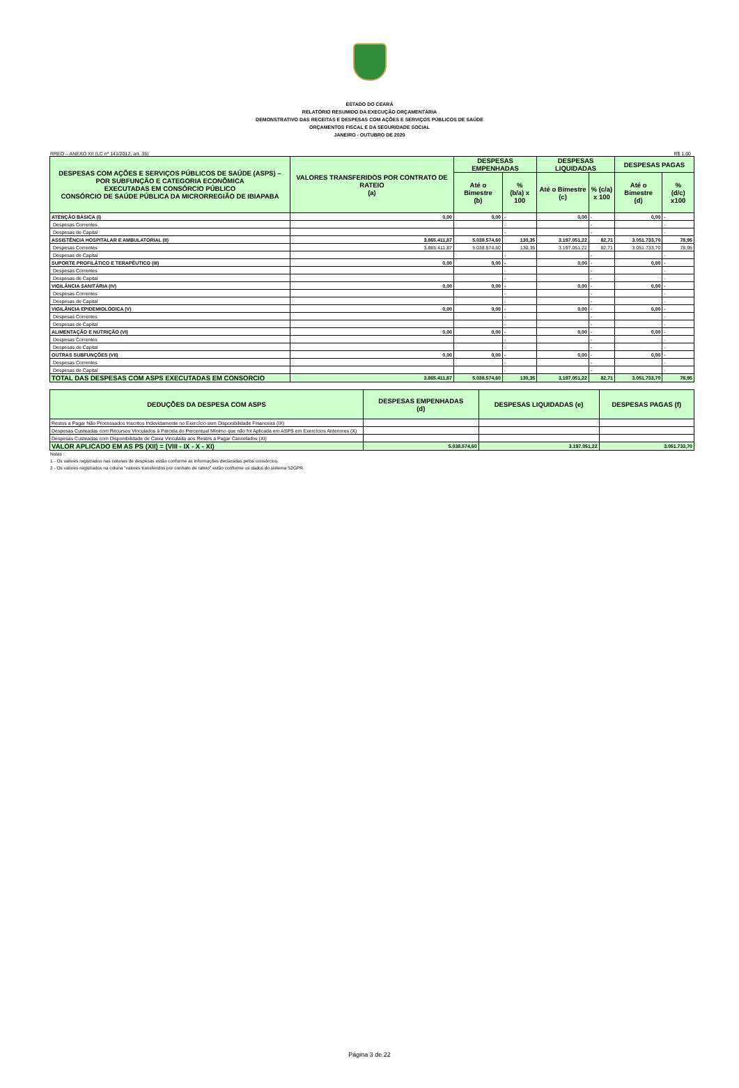ESTADO DO CEARÁ
RELATÓRIO RESUMIDO DA EXECUÇÃO ORÇAMENTÁRIA
DEMONSTRATIVO DAS RECEITAS E DESPESAS COM AÇÕES E SERVIÇOS PÚBLICOS DE SAÚDE
ORÇAMENTOS FISCAL E DA SEGURIDADE SOCIAL
JANEIRO - OUTUBRO DE 2020
RREO – ANEXO XII (LC nº 141/2012, art. 35) R$ 1,00
| DESPESAS COM AÇÕES E SERVIÇOS PÚBLICOS DE SAÚDE (ASPS) – POR SUBFUNÇÃO E CATEGORIA ECONÔMICA EXECUTADAS EM CONSÓRCIO PÚBLICO CONSÓRCIO DE SAÚDE PÚBLICA DA MICRORREGIÃO DE IBIAPABA | VALORES TRANSFERIDOS POR CONTRATO DE RATEIO (a) | DESPESAS EMPENHADAS | | DESPESAS LIQUIDADAS | | DESPESAS PAGAS | |
| --- | --- | --- | --- | --- | --- | --- | --- |
| | | Até o Bimestre (b) | % (b/a) x 100 | Até o Bimestre (c) | % (c/a) x 100 | Até o Bimestre (d) | % (d/c) x100 |
| ATENÇÃO BÁSICA (I) | 0,00 | 0,00 | - | 0,00 | - | 0,00 | - |
| Despesas Correntes | | | - | | - | | - |
| Despesas de Capital | | | - | | - | | - |
| ASSISTÊNCIA HOSPITALAR E AMBULATORIAL (II) | 3.865.411,87 | 5.038.574,60 | 130,35 | 3.197.051,22 | 82,71 | 3.051.733,70 | 78,95 |
| Despesas Correntes | 3.865.411,87 | 5.038.574,60 | 130,35 | 3.197.051,22 | 82,71 | 3.051.733,70 | 78,95 |
| Despesas de Capital | | | - | | - | | - |
| SUPORTE PROFILÁTICO E TERAPÊUTICO (III) | 0,00 | 0,00 | - | 0,00 | - | 0,00 | - |
| Despesas Correntes | | | - | | - | | - |
| Despesas de Capital | | | - | | - | | - |
| VIGILÂNCIA SANITÁRIA (IV) | 0,00 | 0,00 | - | 0,00 | - | 0,00 | - |
| Despesas Correntes | | | - | | - | | - |
| Despesas de Capital | | | - | | - | | - |
| VIGILÂNCIA EPIDEMIOLÓGICA (V) | 0,00 | 0,00 | - | 0,00 | - | 0,00 | - |
| Despesas Correntes | | | - | | - | | - |
| Despesas de Capital | | | - | | - | | - |
| ALIMENTAÇÃO E NUTRIÇÃO (VI) | 0,00 | 0,00 | - | 0,00 | - | 0,00 | - |
| Despesas Correntes | | | - | | - | | - |
| Despesas de Capital | | | - | | - | | - |
| OUTRAS SUBFUNÇÕES (VII) | 0,00 | 0,00 | - | 0,00 | - | 0,00 | - |
| Despesas Correntes | | | - | | - | | - |
| Despesas de Capital | | | - | | - | | - |
| TOTAL DAS DESPESAS COM ASPS EXECUTADAS EM CONSORCIO | 3.865.411,87 | 5.038.574,60 | 130,35 | 3.197.051,22 | 82,71 | 3.051.733,70 | 78,95 |
| DEDUÇÕES DA DESPESA COM ASPS | DESPESAS EMPENHADAS (d) | DESPESAS LIQUIDADAS (e) | DESPESAS PAGAS (f) |
| --- | --- | --- | --- |
| Restos a Pagar Não Processados Inscritos Indevidamente no Exercício sem Disponibilidade Financeira (IX) | | | |
| Despesas Custeadas com Recursos Vinculados à Parcela do Percentual Mínimo que não foi Aplicada em ASPS em Exercícios Anteriores (X) | | | |
| Despesas Custeadas com Disponibilidade de Caixa Vinculada aos Restos a Pagar Cancelados (XI) | | | |
| VALOR APLICADO EM AS PS (XII) = (VIII - IX - X - XI) | 5.038.574,60 | 3.197.051,22 | 3.051.733,70 |
Notas :
1 - Os valores registrados nas colunas de despesas estão conforme as informações declaradas pelos consórcios.
2 - Os valores registrados na coluna "valores transferidos por contrato de rateio" estão conforme os dados do sistema S2GPR.
Página 3 de 22